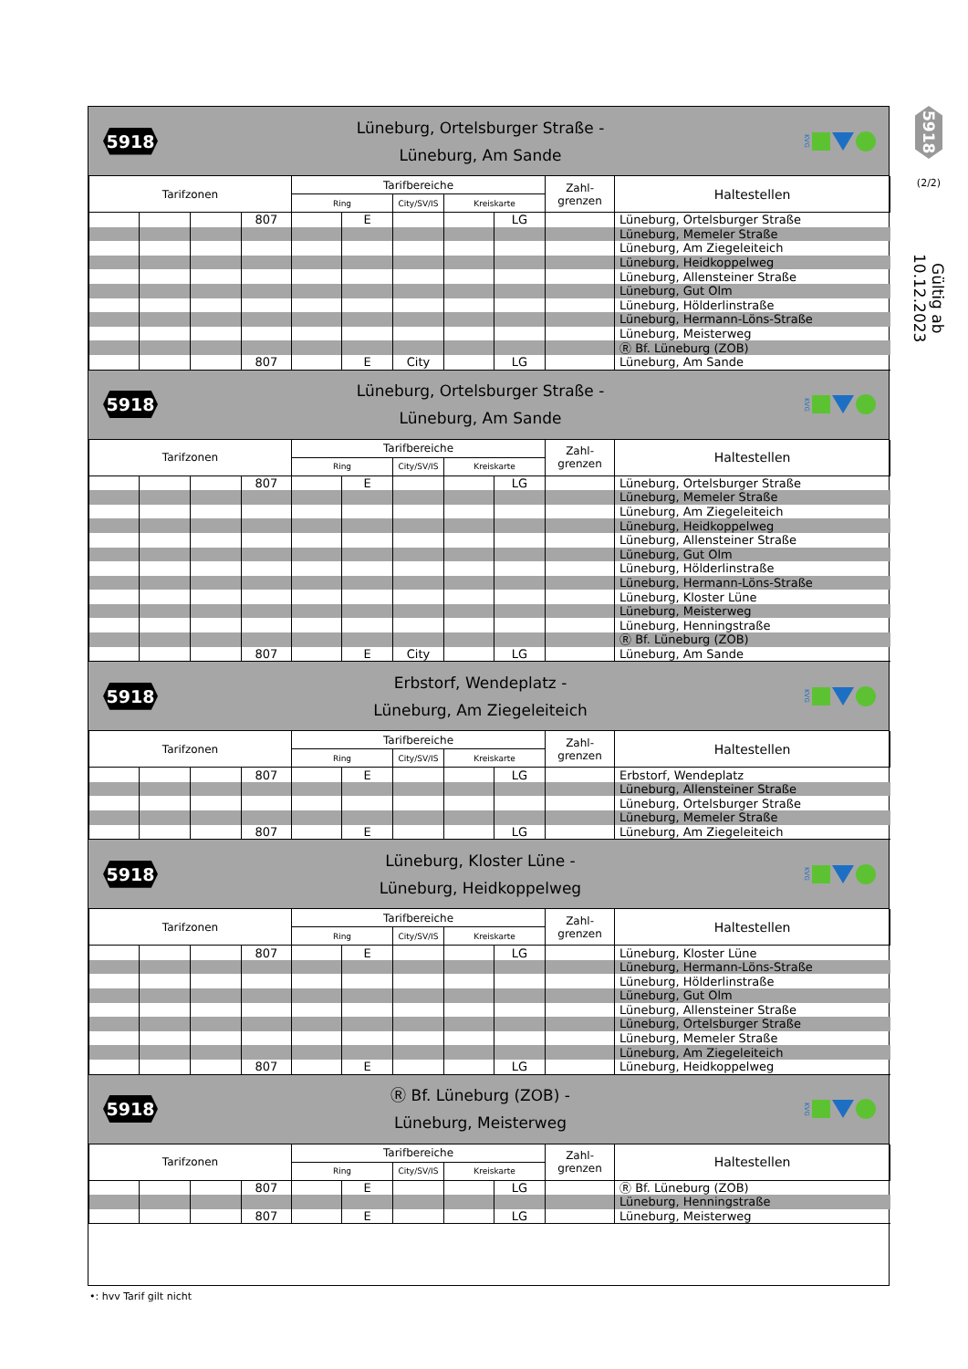5918
Lüneburg, Ortelsburger Straße -
Lüneburg, Am Sande
KVG
| Tarifzonen | | | | Tarifbereiche | | | | | Zahl- grenzen | Haltestellen |
| --- | --- | --- | --- | --- | --- | --- | --- | --- | --- | --- |
| | | | | Ring | | City/SV/IS | Kreiskarte | | | |
| | | | 807 | | E | | | LG | | Lüneburg, Ortelsburger Straße |
| | | | | | | | | | | Lüneburg, Memeler Straße |
| | | | | | | | | | | Lüneburg, Am Ziegeleiteich |
| | | | | | | | | | | Lüneburg, Heidkoppelweg |
| | | | | | | | | | | Lüneburg, Allensteiner Straße |
| | | | | | | | | | | Lüneburg, Gut Olm |
| | | | | | | | | | | Lüneburg, Hölderlinstraße |
| | | | | | | | | | | Lüneburg, Hermann-Löns-Straße |
| | | | | | | | | | | Lüneburg, Meisterweg |
| | | | | | | | | | | Ⓡ Bf. Lüneburg (ZOB) |
| | | | 807 | | E | City | | LG | | Lüneburg, Am Sande |
5918
Lüneburg, Ortelsburger Straße -
Lüneburg, Am Sande
KVG
| Tarifzonen | | | | Tarifbereiche | | | | | Zahl- grenzen | Haltestellen |
| --- | --- | --- | --- | --- | --- | --- | --- | --- | --- | --- |
| | | | | Ring | | City/SV/IS | Kreiskarte | | | |
| | | | 807 | | E | | | LG | | Lüneburg, Ortelsburger Straße |
| | | | | | | | | | | Lüneburg, Memeler Straße |
| | | | | | | | | | | Lüneburg, Am Ziegeleiteich |
| | | | | | | | | | | Lüneburg, Heidkoppelweg |
| | | | | | | | | | | Lüneburg, Allensteiner Straße |
| | | | | | | | | | | Lüneburg, Gut Olm |
| | | | | | | | | | | Lüneburg, Hölderlinstraße |
| | | | | | | | | | | Lüneburg, Hermann-Löns-Straße |
| | | | | | | | | | | Lüneburg, Kloster Lüne |
| | | | | | | | | | | Lüneburg, Meisterweg |
| | | | | | | | | | | Lüneburg, Henningstraße |
| | | | | | | | | | | Ⓡ Bf. Lüneburg (ZOB) |
| | | | 807 | | E | City | | LG | | Lüneburg, Am Sande |
5918
Erbstorf, Wendeplatz -
Lüneburg, Am Ziegeleiteich
KVG
| Tarifzonen | | | | Tarifbereiche | | | | | Zahl- grenzen | Haltestellen |
| --- | --- | --- | --- | --- | --- | --- | --- | --- | --- | --- |
| | | | | Ring | | City/SV/IS | Kreiskarte | | | |
| | | | 807 | | E | | | LG | | Erbstorf, Wendeplatz |
| | | | | | | | | | | Lüneburg, Allensteiner Straße |
| | | | | | | | | | | Lüneburg, Ortelsburger Straße |
| | | | | | | | | | | Lüneburg, Memeler Straße |
| | | | 807 | | E | | | LG | | Lüneburg, Am Ziegeleiteich |
5918
Lüneburg, Kloster Lüne -
Lüneburg, Heidkoppelweg
KVG
| Tarifzonen | | | | Tarifbereiche | | | | | Zahl- grenzen | Haltestellen |
| --- | --- | --- | --- | --- | --- | --- | --- | --- | --- | --- |
| | | | | Ring | | City/SV/IS | Kreiskarte | | | |
| | | | 807 | | E | | | LG | | Lüneburg, Kloster Lüne |
| | | | | | | | | | | Lüneburg, Hermann-Löns-Straße |
| | | | | | | | | | | Lüneburg, Hölderlinstraße |
| | | | | | | | | | | Lüneburg, Gut Olm |
| | | | | | | | | | | Lüneburg, Allensteiner Straße |
| | | | | | | | | | | Lüneburg, Ortelsburger Straße |
| | | | | | | | | | | Lüneburg, Memeler Straße |
| | | | | | | | | | | Lüneburg, Am Ziegeleiteich |
| | | | 807 | | E | | | LG | | Lüneburg, Heidkoppelweg |
5918
Ⓡ Bf. Lüneburg (ZOB) -
Lüneburg, Meisterweg
KVG
| Tarifzonen | | | | Tarifbereiche | | | | | Zahl- grenzen | Haltestellen |
| --- | --- | --- | --- | --- | --- | --- | --- | --- | --- | --- |
| | | | | Ring | | City/SV/IS | Kreiskarte | | | |
| | | | 807 | | E | | | LG | | Ⓡ Bf. Lüneburg (ZOB) |
| | | | | | | | | | | Lüneburg, Henningstraße |
| | | | 807 | | E | | | LG | | Lüneburg, Meisterweg |
5918
(2/2)
Gültig ab 10.12.2023
•: hvv Tarif gilt nicht